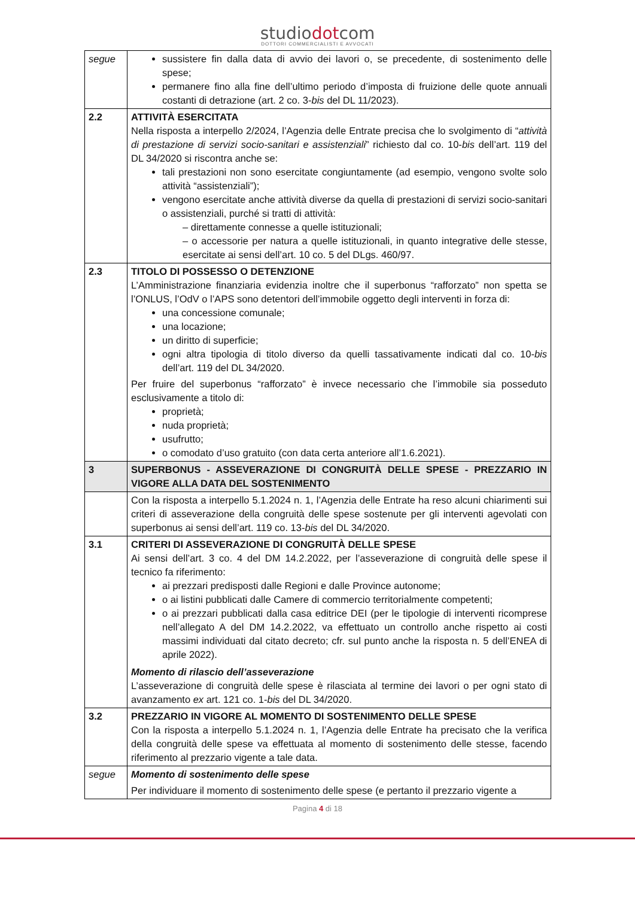studiodotcom
DOTTORI COMMERCIALISTI E AVVOCATI
| segue | sussistere fin dalla data di avvio dei lavori o, se precedente, di sostenimento delle spese; permanere fino alla fine dell’ultimo periodo d’imposta di fruizione delle quote annuali costanti di detrazione (art. 2 co. 3- bis del DL 11/2023). |
| 2.2 | ATTIVITÀ ESERCITATA Nella risposta a interpello 2/2024, l’Agenzia delle Entrate precisa che lo svolgimento di “ attività di prestazione di servizi socio-sanitari e assistenziali ” richiesto dal co. 10- bis dell’art. 119 del DL 34/2020 si riscontra anche se: tali prestazioni non sono esercitate congiuntamente (ad esempio, vengono svolte solo attività “assistenziali”); vengono esercitate anche attività diverse da quella di prestazioni di servizi socio-sanitari o assistenziali, purché si tratti di attività: – direttamente connesse a quelle istituzionali; – o accessorie per natura a quelle istituzionali, in quanto integrative delle stesse, esercitate ai sensi dell’art. 10 co. 5 del DLgs. 460/97. |
| 2.3 | TITOLO DI POSSESSO O DETENZIONE L’Amministrazione finanziaria evidenzia inoltre che il superbonus “rafforzato” non spetta se l’ONLUS, l’OdV o l’APS sono detentori dell’immobile oggetto degli interventi in forza di: una concessione comunale; una locazione; un diritto di superficie; ogni altra tipologia di titolo diverso da quelli tassativamente indicati dal co. 10- bis dell’art. 119 del DL 34/2020. Per fruire del superbonus “rafforzato” è invece necessario che l’immobile sia posseduto esclusivamente a titolo di: proprietà; nuda proprietà; usufrutto; o comodato d’uso gratuito (con data certa anteriore all’1.6.2021). |
| 3 | SUPERBONUS - ASSEVERAZIONE DI CONGRUITÀ DELLE SPESE - PREZZARIO IN VIGORE ALLA DATA DEL SOSTENIMENTO |
| | Con la risposta a interpello 5.1.2024 n. 1, l’Agenzia delle Entrate ha reso alcuni chiarimenti sui criteri di asseverazione della congruità delle spese sostenute per gli interventi agevolati con superbonus ai sensi dell’art. 119 co. 13- bis del DL 34/2020. |
| 3.1 | CRITERI DI ASSEVERAZIONE DI CONGRUITÀ DELLE SPESE Ai sensi dell’art. 3 co. 4 del DM 14.2.2022, per l’asseverazione di congruità delle spese il tecnico fa riferimento: ai prezzari predisposti dalle Regioni e dalle Province autonome; o ai listini pubblicati dalle Camere di commercio territorialmente competenti; o ai prezzari pubblicati dalla casa editrice DEI (per le tipologie di interventi ricomprese nell’allegato A del DM 14.2.2022, va effettuato un controllo anche rispetto ai costi massimi individuati dal citato decreto; cfr. sul punto anche la risposta n. 5 dell’ENEA di aprile 2022). Momento di rilascio dell’asseverazione L’asseverazione di congruità delle spese è rilasciata al termine dei lavori o per ogni stato di avanzamento ex art. 121 co. 1- bis del DL 34/2020. |
| 3.2 | PREZZARIO IN VIGORE AL MOMENTO DI SOSTENIMENTO DELLE SPESE Con la risposta a interpello 5.1.2024 n. 1, l’Agenzia delle Entrate ha precisato che la verifica della congruità delle spese va effettuata al momento di sostenimento delle stesse, facendo riferimento al prezzario vigente a tale data. |
| segue | Momento di sostenimento delle spese Per individuare il momento di sostenimento delle spese (e pertanto il prezzario vigente a |
Pagina 4 di 18